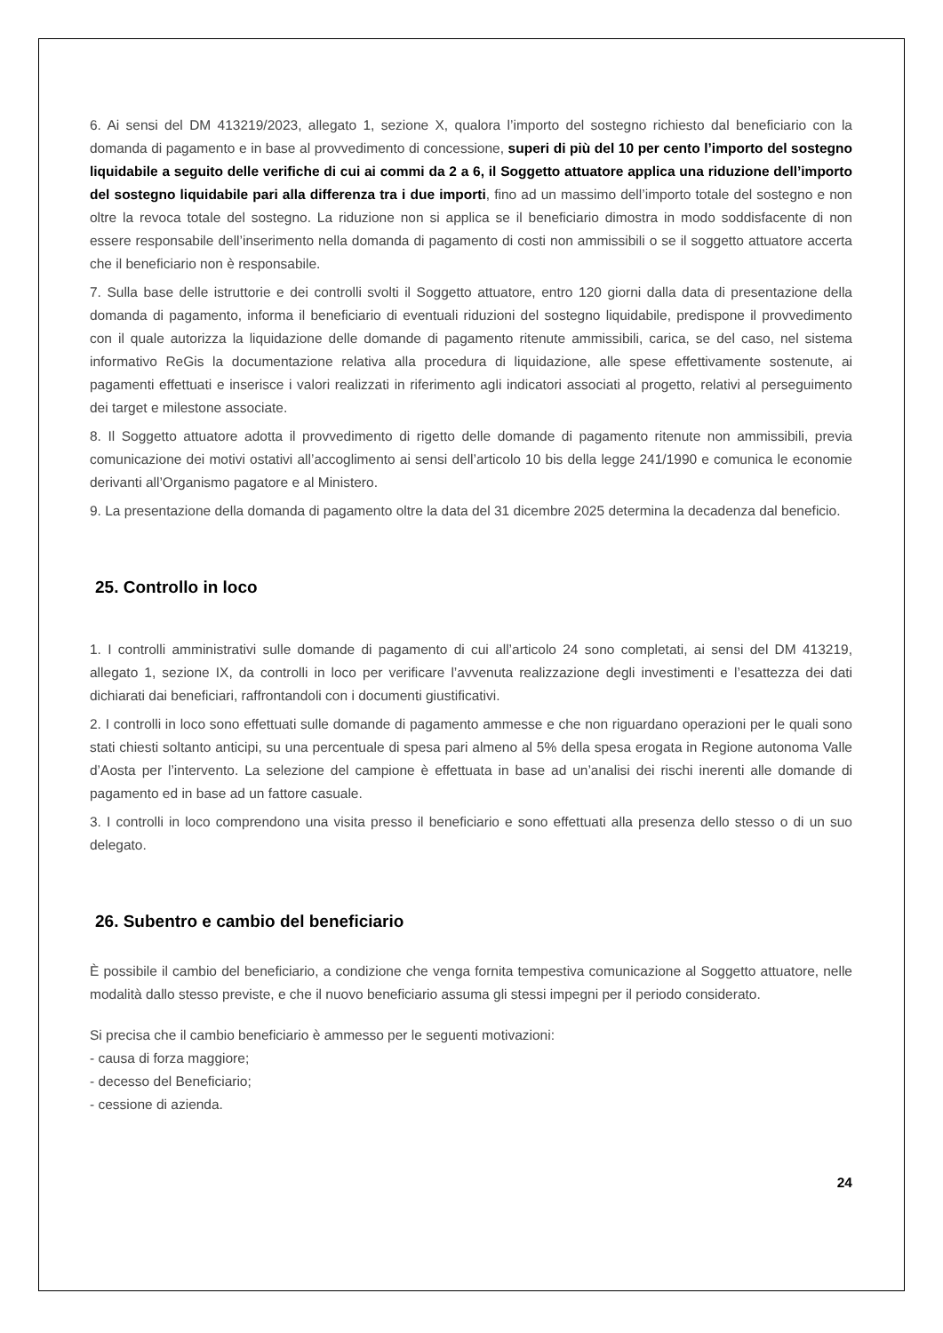6. Ai sensi del DM 413219/2023, allegato 1, sezione X, qualora l’importo del sostegno richiesto dal beneficiario con la domanda di pagamento e in base al provvedimento di concessione, superi di più del 10 per cento l’importo del sostegno liquidabile a seguito delle verifiche di cui ai commi da 2 a 6, il Soggetto attuatore applica una riduzione dell’importo del sostegno liquidabile pari alla differenza tra i due importi, fino ad un massimo dell’importo totale del sostegno e non oltre la revoca totale del sostegno. La riduzione non si applica se il beneficiario dimostra in modo soddisfacente di non essere responsabile dell’inserimento nella domanda di pagamento di costi non ammissibili o se il soggetto attuatore accerta che il beneficiario non è responsabile.
7. Sulla base delle istruttorie e dei controlli svolti il Soggetto attuatore, entro 120 giorni dalla data di presentazione della domanda di pagamento, informa il beneficiario di eventuali riduzioni del sostegno liquidabile, predispone il provvedimento con il quale autorizza la liquidazione delle domande di pagamento ritenute ammissibili, carica, se del caso, nel sistema informativo ReGis la documentazione relativa alla procedura di liquidazione, alle spese effettivamente sostenute, ai pagamenti effettuati e inserisce i valori realizzati in riferimento agli indicatori associati al progetto, relativi al perseguimento dei target e milestone associate.
8. Il Soggetto attuatore adotta il provvedimento di rigetto delle domande di pagamento ritenute non ammissibili, previa comunicazione dei motivi ostativi all’accoglimento ai sensi dell’articolo 10 bis della legge 241/1990 e comunica le economie derivanti all’Organismo pagatore e al Ministero.
9. La presentazione della domanda di pagamento oltre la data del 31 dicembre 2025 determina la decadenza dal beneficio.
25. Controllo in loco
1. I controlli amministrativi sulle domande di pagamento di cui all’articolo 24 sono completati, ai sensi del DM 413219, allegato 1, sezione IX, da controlli in loco per verificare l’avvenuta realizzazione degli investimenti e l’esattezza dei dati dichiarati dai beneficiari, raffrontandoli con i documenti giustificativi.
2. I controlli in loco sono effettuati sulle domande di pagamento ammesse e che non riguardano operazioni per le quali sono stati chiesti soltanto anticipi, su una percentuale di spesa pari almeno al 5% della spesa erogata in Regione autonoma Valle d’Aosta per l’intervento. La selezione del campione è effettuata in base ad un’analisi dei rischi inerenti alle domande di pagamento ed in base ad un fattore casuale.
3. I controlli in loco comprendono una visita presso il beneficiario e sono effettuati alla presenza dello stesso o di un suo delegato.
26. Subentro e cambio del beneficiario
È possibile il cambio del beneficiario, a condizione che venga fornita tempestiva comunicazione al Soggetto attuatore, nelle modalità dallo stesso previste, e che il nuovo beneficiario assuma gli stessi impegni per il periodo considerato.
Si precisa che il cambio beneficiario è ammesso per le seguenti motivazioni:
- causa di forza maggiore;
- decesso del Beneficiario;
- cessione di azienda.
24